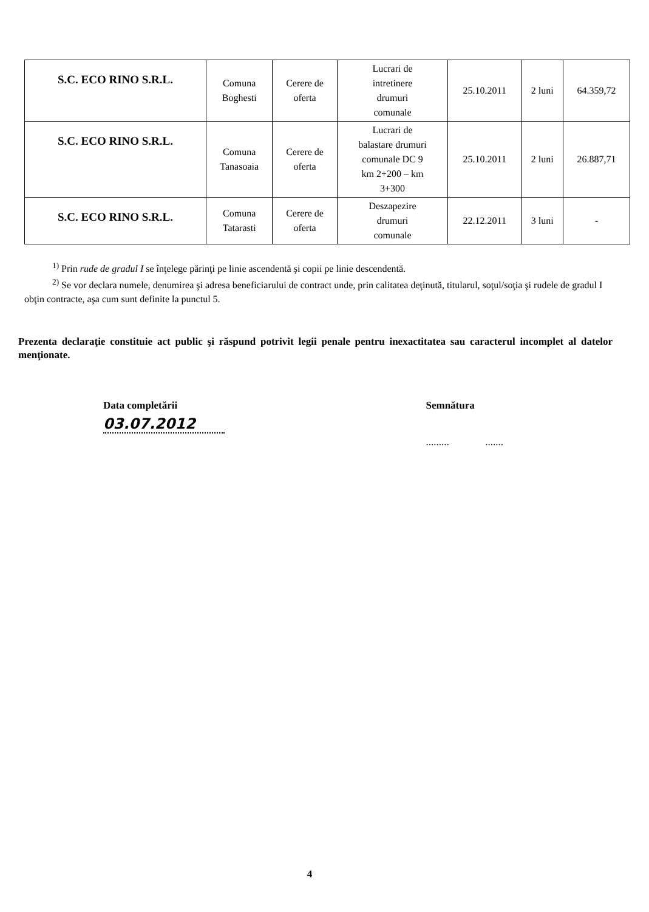| S.C. ECO RINO S.R.L. | Comuna Boghesti | Cerere de oferta | Lucrari de intretinere drumuri comunale | 25.10.2011 | 2 luni | 64.359,72 |
| S.C. ECO RINO S.R.L. | Comuna Tanasoaia | Cerere de oferta | Lucrari de balastare drumuri comunale DC 9 km 2+200 – km 3+300 | 25.10.2011 | 2 luni | 26.887,71 |
| S.C. ECO RINO S.R.L. | Comuna Tatarasti | Cerere de oferta | Deszapezire drumuri comunale | 22.12.2011 | 3 luni | - |
<sup>1)</sup> Prin rude de gradul I se înţelege părinţi pe linie ascendentă şi copii pe linie descendentă.
<sup>2)</sup> Se vor declara numele, denumirea şi adresa beneficiarului de contract unde, prin calitatea deţinută, titularul, soţul/soţia şi rudele de gradul I obţin contracte, aşa cum sunt definite la punctul 5.
Prezenta declaraţie constituie act public şi răspund potrivit legii penale pentru inexactitatea sau caracterul incomplet al datelor menţionate.
Data completării
03.07.2012
Semnătura
......... .......
4